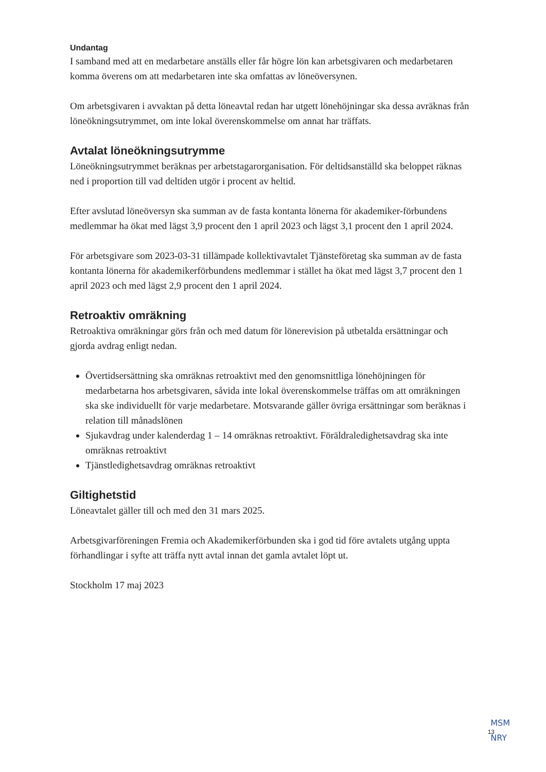Undantag
I samband med att en medarbetare anställs eller får högre lön kan arbetsgivaren och medarbetaren komma överens om att medarbetaren inte ska omfattas av löneöversynen.
Om arbetsgivaren i avvaktan på detta löneavtal redan har utgett lönehöjningar ska dessa avräknas från löneökningsutrymmet, om inte lokal överenskommelse om annat har träffats.
Avtalat löneökningsutrymme
Löneökningsutrymmet beräknas per arbetstagarorganisation. För deltidsanställd ska beloppet räknas ned i proportion till vad deltiden utgör i procent av heltid.
Efter avslutad löneöversyn ska summan av de fasta kontanta lönerna för akademiker-förbundens medlemmar ha ökat med lägst 3,9 procent den 1 april 2023 och lägst 3,1 procent den 1 april 2024.
För arbetsgivare som 2023-03-31 tillämpade kollektivavtalet Tjänsteföretag ska summan av de fasta kontanta lönerna för akademikerförbundens medlemmar i stället ha ökat med lägst 3,7 procent den 1 april 2023 och med lägst 2,9 procent den 1 april 2024.
Retroaktiv omräkning
Retroaktiva omräkningar görs från och med datum för lönerevision på utbetalda ersättningar och gjorda avdrag enligt nedan.
Övertidsersättning ska omräknas retroaktivt med den genomsnittliga lönehöjningen för medarbetarna hos arbetsgivaren, såvida inte lokal överenskommelse träffas om att omräkningen ska ske individuellt för varje medarbetare. Motsvarande gäller övriga ersättningar som beräknas i relation till månadslönen
Sjukavdrag under kalenderdag 1 – 14 omräknas retroaktivt. Föräldraledighetsavdrag ska inte omräknas retroaktivt
Tjänstledighetsavdrag omräknas retroaktivt
Giltighetstid
Löneavtalet gäller till och med den 31 mars 2025.
Arbetsgivarföreningen Fremia och Akademikerförbunden ska i god tid före avtalets utgång uppta förhandlingar i syfte att träffa nytt avtal innan det gamla avtalet löpt ut.
Stockholm 17 maj 2023
MSM
NRY
13